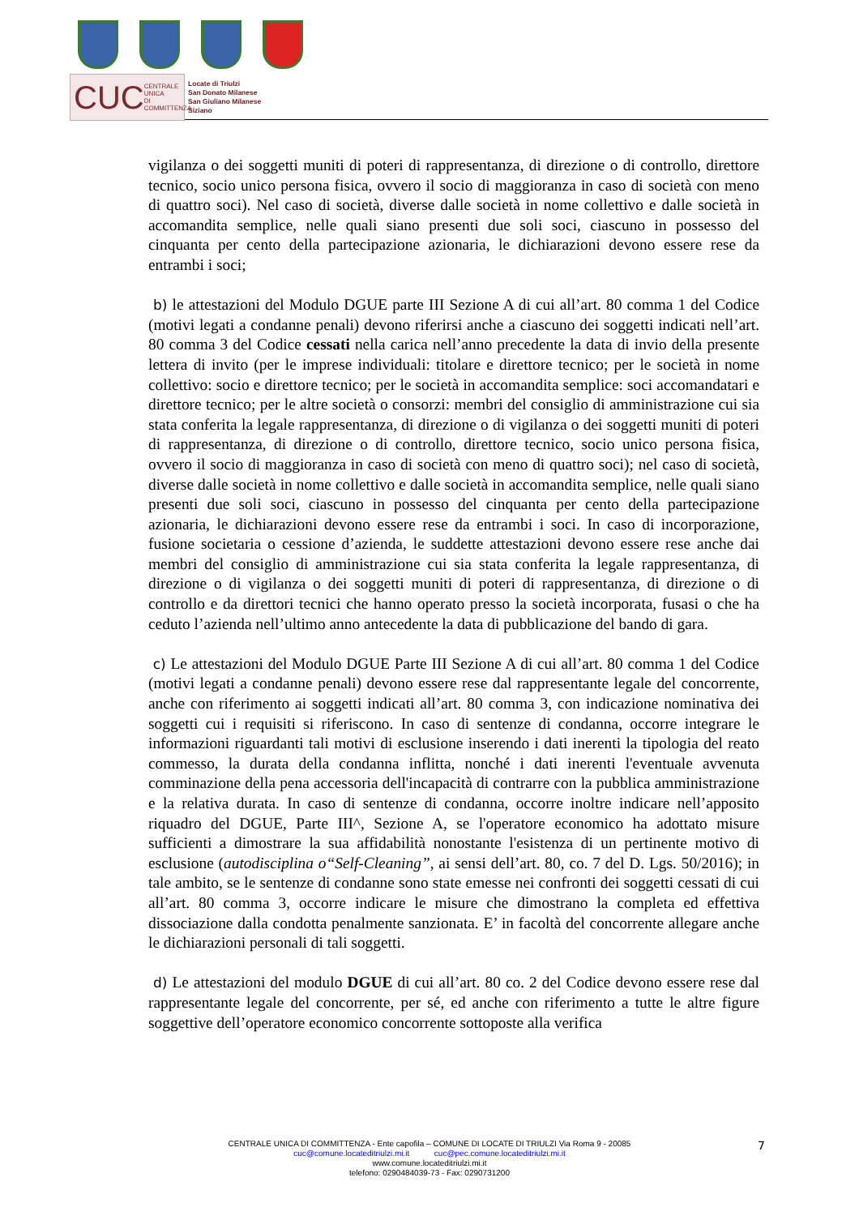CUC CENTRALE UNICA
DI COMMITTENZA
Locate di Triulzi
San Donato Milanese
San Giuliano Milanese
Siziano
vigilanza o dei soggetti muniti di poteri di rappresentanza, di direzione o di controllo, direttore tecnico, socio unico persona fisica, ovvero il socio di maggioranza in caso di società con meno di quattro soci). Nel caso di società, diverse dalle società in nome collettivo e dalle società in accomandita semplice, nelle quali siano presenti due soli soci, ciascuno in possesso del cinquanta per cento della partecipazione azionaria, le dichiarazioni devono essere rese da entrambi i soci;
b) le attestazioni del Modulo DGUE parte III Sezione A di cui all’art. 80 comma 1 del Codice (motivi legati a condanne penali) devono riferirsi anche a ciascuno dei soggetti indicati nell’art. 80 comma 3 del Codice cessati nella carica nell’anno precedente la data di invio della presente lettera di invito (per le imprese individuali: titolare e direttore tecnico; per le società in nome collettivo: socio e direttore tecnico; per le società in accomandita semplice: soci accomandatari e direttore tecnico; per le altre società o consorzi: membri del consiglio di amministrazione cui sia stata conferita la legale rappresentanza, di direzione o di vigilanza o dei soggetti muniti di poteri di rappresentanza, di direzione o di controllo, direttore tecnico, socio unico persona fisica, ovvero il socio di maggioranza in caso di società con meno di quattro soci); nel caso di società, diverse dalle società in nome collettivo e dalle società in accomandita semplice, nelle quali siano presenti due soli soci, ciascuno in possesso del cinquanta per cento della partecipazione azionaria, le dichiarazioni devono essere rese da entrambi i soci. In caso di incorporazione, fusione societaria o cessione d’azienda, le suddette attestazioni devono essere rese anche dai membri del consiglio di amministrazione cui sia stata conferita la legale rappresentanza, di direzione o di vigilanza o dei soggetti muniti di poteri di rappresentanza, di direzione o di controllo e da direttori tecnici che hanno operato presso la società incorporata, fusasi o che ha ceduto l’azienda nell’ultimo anno antecedente la data di pubblicazione del bando di gara.
c) Le attestazioni del Modulo DGUE Parte III Sezione A di cui all’art. 80 comma 1 del Codice (motivi legati a condanne penali) devono essere rese dal rappresentante legale del concorrente, anche con riferimento ai soggetti indicati all’art. 80 comma 3, con indicazione nominativa dei soggetti cui i requisiti si riferiscono. In caso di sentenze di condanna, occorre integrare le informazioni riguardanti tali motivi di esclusione inserendo i dati inerenti la tipologia del reato commesso, la durata della condanna inflitta, nonché i dati inerenti l'eventuale avvenuta comminazione della pena accessoria dell'incapacità di contrarre con la pubblica amministrazione e la relativa durata. In caso di sentenze di condanna, occorre inoltre indicare nell’apposito riquadro del DGUE, Parte III^, Sezione A, se l'operatore economico ha adottato misure sufficienti a dimostrare la sua affidabilità nonostante l'esistenza di un pertinente motivo di esclusione (autodisciplina o“Self-Cleaning”, ai sensi dell’art. 80, co. 7 del D. Lgs. 50/2016); in tale ambito, se le sentenze di condanne sono state emesse nei confronti dei soggetti cessati di cui all’art. 80 comma 3, occorre indicare le misure che dimostrano la completa ed effettiva dissociazione dalla condotta penalmente sanzionata. E’ in facoltà del concorrente allegare anche le dichiarazioni personali di tali soggetti.
d) Le attestazioni del modulo DGUE di cui all’art. 80 co. 2 del Codice devono essere rese dal rappresentante legale del concorrente, per sé, ed anche con riferimento a tutte le altre figure soggettive dell’operatore economico concorrente sottoposte alla verifica
CENTRALE UNICA DI COMMITTENZA - Ente capofila – COMUNE DI LOCATE DI TRIULZI Via Roma 9 - 20085
cuc@comune.locateditriulzi.mi.it cuc@pec.comune.locateditriulzi.mi.it
www.comune.locateditriulzi.mi.it
telefono: 0290484039-73 - Fax: 0290731200
7